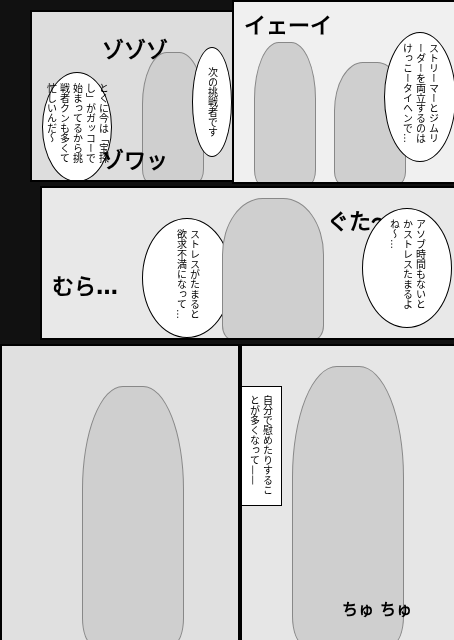ゾゾゾ
とくに今は「宝探し」がガッコーで始まってるから挑戦者クンも多くて忙しいんだ〜
次の挑戦者です
ゾワッ
イェーイ
ストリーマーとジムリーダーを両立するのはけっこータイヘンで…
むら…
ストレスがたまると欲求不満になって…
ぐた〜
アソブ時間もないとかストレスたまるよね〜…
自分で慰めたりすることが多くなって——
ちゅ ちゅ